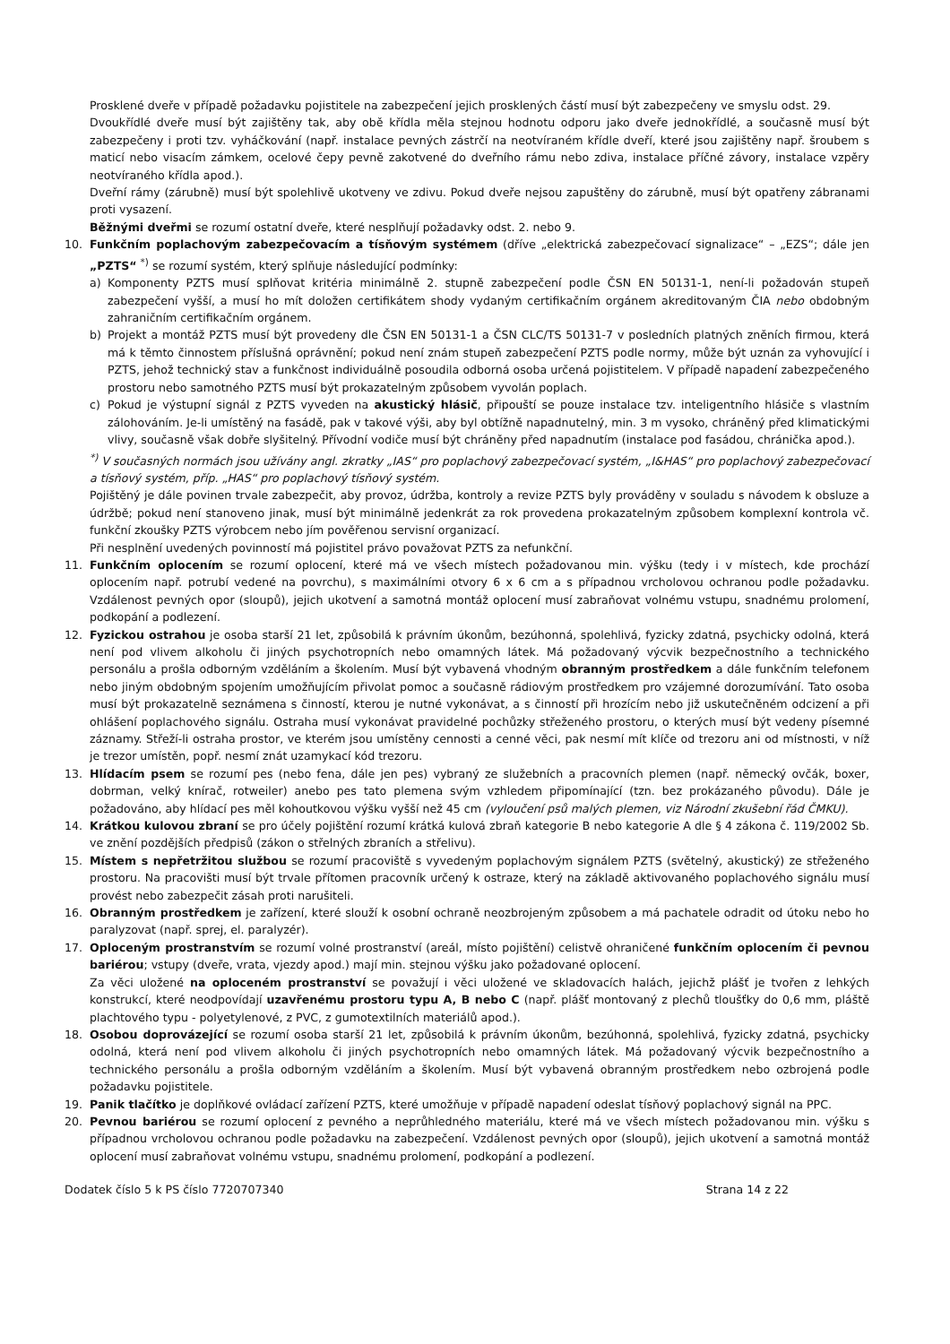Prosklené dveře v případě požadavku pojistitele na zabezpečení jejich prosklených částí musí být zabezpečeny ve smyslu odst. 29.
Dvoukřídlé dveře musí být zajištěny tak, aby obě křídla měla stejnou hodnotu odporu jako dveře jednokřídlé, a současně musí být zabezpečeny i proti tzv. vyháčkování (např. instalace pevných zástrčí na neotvíraném křídle dveří, které jsou zajištěny např. šroubem s maticí nebo visacím zámkem, ocelové čepy pevně zakotvené do dveřního rámu nebo zdiva, instalace příčné závory, instalace vzpěry neotvíraného křídla apod.).
Dveřní rámy (zárubně) musí být spolehlivě ukotveny ve zdivu. Pokud dveře nejsou zapuštěny do zárubně, musí být opatřeny zábranami proti vysazení.
Běžnými dveřmi se rozumí ostatní dveře, které nesplňují požadavky odst. 2. nebo 9.
10. Funkčním poplachovým zabezpečovacím a tísňovým systémem (dříve „elektrická zabezpečovací signalizace“ – „EZS“; dále jen „PZTS“ <sup>*)</sup> se rozumí systém, který splňuje následující podmínky:
a) Komponenty PZTS musí splňovat kritéria minimálně 2. stupně zabezpečení podle ČSN EN 50131-1, není-li požadován stupeň zabezpečení vyšší, a musí ho mít doložen certifikátem shody vydaným certifikačním orgánem akreditovaným ČIA nebo obdobným zahraničním certifikačním orgánem.
b) Projekt a montáž PZTS musí být provedeny dle ČSN EN 50131-1 a ČSN CLC/TS 50131-7 v posledních platných zněních firmou, která má k těmto činnostem příslušná oprávnění; pokud není znám stupeň zabezpečení PZTS podle normy, může být uznán za vyhovující i PZTS, jehož technický stav a funkčnost individuálně posoudila odborná osoba určená pojistitelem. V případě napadení zabezpečeného prostoru nebo samotného PZTS musí být prokazatelným způsobem vyvolán poplach.
c) Pokud je výstupní signál z PZTS vyveden na akustický hlásič, připouští se pouze instalace tzv. inteligentního hlásiče s vlastním zálohováním. Je-li umístěný na fasádě, pak v takové výši, aby byl obtížně napadnutelný, min. 3 m vysoko, chráněný před klimatickými vlivy, současně však dobře slyšitelný. Přívodní vodiče musí být chráněny před napadnutím (instalace pod fasádou, chránička apod.).
<sup>*)</sup> V současných normách jsou užívány angl. zkratky „IAS“ pro poplachový zabezpečovací systém, „I&HAS“ pro poplachový zabezpečovací a tísňový systém, příp. „HAS“ pro poplachový tísňový systém.
Pojištěný je dále povinen trvale zabezpečit, aby provoz, údržba, kontroly a revize PZTS byly prováděny v souladu s návodem k obsluze a údržbě; pokud není stanoveno jinak, musí být minimálně jedenkrát za rok provedena prokazatelným způsobem komplexní kontrola vč. funkční zkoušky PZTS výrobcem nebo jím pověřenou servisní organizací.
Při nesplnění uvedených povinností má pojistitel právo považovat PZTS za nefunkční.
11. Funkčním oplocením se rozumí oplocení, které má ve všech místech požadovanou min. výšku (tedy i v místech, kde prochází oplocením např. potrubí vedené na povrchu), s maximálními otvory 6 x 6 cm a s případnou vrcholovou ochranou podle požadavku. Vzdálenost pevných opor (sloupů), jejich ukotvení a samotná montáž oplocení musí zabraňovat volnému vstupu, snadnému prolomení, podkopání a podlezení.
12. Fyzickou ostrahou je osoba starší 21 let, způsobilá k právním úkonům, bezúhonná, spolehlivá, fyzicky zdatná, psychicky odolná, která není pod vlivem alkoholu či jiných psychotropních nebo omamných látek. Má požadovaný výcvik bezpečnostního a technického personálu a prošla odborným vzděláním a školením. Musí být vybavená vhodným obranným prostředkem a dále funkčním telefonem nebo jiným obdobným spojením umožňujícím přivolat pomoc a současně rádiovým prostředkem pro vzájemné dorozumívání. Tato osoba musí být prokazatelně seznámena s činností, kterou je nutné vykonávat, a s činností při hrozícím nebo již uskutečněném odcizení a při ohlášení poplachového signálu. Ostraha musí vykonávat pravidelné pochůzky střeženého prostoru, o kterých musí být vedeny písemné záznamy. Střeží-li ostraha prostor, ve kterém jsou umístěny cennosti a cenné věci, pak nesmí mít klíče od trezoru ani od místnosti, v níž je trezor umístěn, popř. nesmí znát uzamykací kód trezoru.
13. Hlídacím psem se rozumí pes (nebo fena, dále jen pes) vybraný ze služebních a pracovních plemen (např. německý ovčák, boxer, dobrman, velký knírač, rotweiler) anebo pes tato plemena svým vzhledem připomínající (tzn. bez prokázaného původu). Dále je požadováno, aby hlídací pes měl kohoutkovou výšku vyšší než 45 cm (vyloučení psů malých plemen, viz Národní zkušební řád ČMKU).
14. Krátkou kulovou zbraní se pro účely pojištění rozumí krátká kulová zbraň kategorie B nebo kategorie A dle § 4 zákona č. 119/2002 Sb. ve znění pozdějších předpisů (zákon o střelných zbraních a střelivu).
15. Místem s nepřetržitou službou se rozumí pracoviště s vyvedeným poplachovým signálem PZTS (světelný, akustický) ze střeženého prostoru. Na pracovišti musí být trvale přítomen pracovník určený k ostraze, který na základě aktivovaného poplachového signálu musí provést nebo zabezpečit zásah proti narušiteli.
16. Obranným prostředkem je zařízení, které slouží k osobní ochraně neozbrojeným způsobem a má pachatele odradit od útoku nebo ho paralyzovat (např. sprej, el. paralyzér).
17. Oploceným prostranstvím se rozumí volné prostranství (areál, místo pojištění) celistvě ohraničené funkčním oplocením či pevnou bariérou; vstupy (dveře, vrata, vjezdy apod.) mají min. stejnou výšku jako požadované oplocení.
Za věci uložené na oploceném prostranství se považují i věci uložené ve skladovacích halách, jejichž plášť je tvořen z lehkých konstrukcí, které neodpovídají uzavřenému prostoru typu A, B nebo C (např. plášť montovaný z plechů tloušťky do 0,6 mm, pláště plachtového typu - polyetylenové, z PVC, z gumotextilních materiálů apod.).
18. Osobou doprovázející se rozumí osoba starší 21 let, způsobilá k právním úkonům, bezúhonná, spolehlivá, fyzicky zdatná, psychicky odolná, která není pod vlivem alkoholu či jiných psychotropních nebo omamných látek. Má požadovaný výcvik bezpečnostního a technického personálu a prošla odborným vzděláním a školením. Musí být vybavená obranným prostředkem nebo ozbrojená podle požadavku pojistitele.
19. Panik tlačítko je doplňkové ovládací zařízení PZTS, které umožňuje v případě napadení odeslat tísňový poplachový signál na PPC.
20. Pevnou bariérou se rozumí oplocení z pevného a neprůhledného materiálu, které má ve všech místech požadovanou min. výšku s případnou vrcholovou ochranou podle požadavku na zabezpečení. Vzdálenost pevných opor (sloupů), jejich ukotvení a samotná montáž oplocení musí zabraňovat volnému vstupu, snadnému prolomení, podkopání a podlezení.
Dodatek číslo 5 k PS číslo 7720707340 Strana 14 z 22